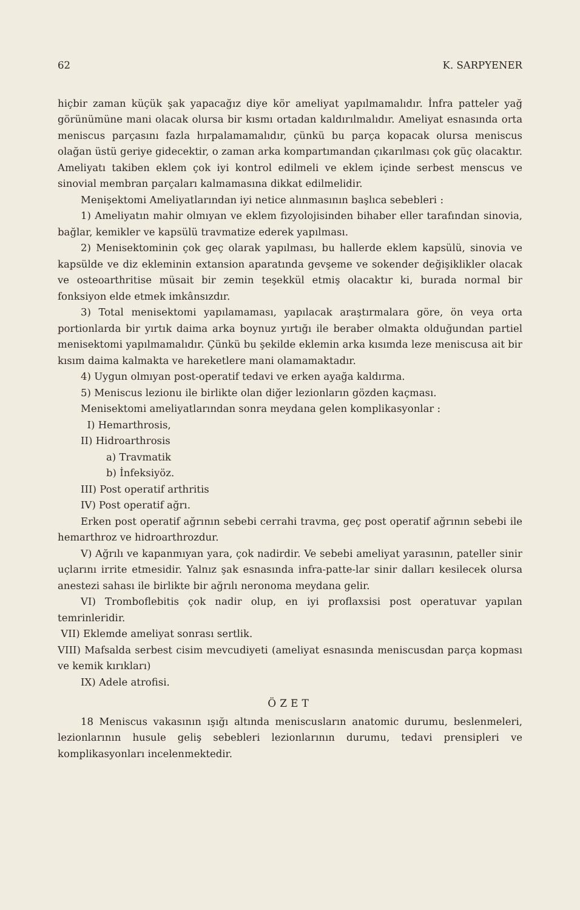62 K. SARPYENER
hiçbir zaman küçük şak yapacağız diye kör ameliyat yapılmamalıdır. İnfra patteler yağ görünümüne mani olacak olursa bir kısmı ortadan kaldırılmalıdır. Ameliyat esnasında orta meniscus parçasını fazla hırpalamamalıdır, çünkü bu parça kopacak olursa meniscus olağan üstü geriye gidecektir, o zaman arka kompartımandan çıkarılması çok güç olacaktır. Ameliyatı takiben eklem çok iyi kontrol edilmeli ve eklem içinde serbest menscus ve sinovial membran parçaları kalmamasına dikkat edilmelidir.
Menişektomi Ameliyatlarından iyi netice alınmasının başlıca sebebleri :
1) Ameliyatın mahir olmıyan ve eklem fizyolojisinden bihaber eller tarafından sinovia, bağlar, kemikler ve kapsülü travmatize ederek yapılması.
2) Menisektominin çok geç olarak yapılması, bu hallerde eklem kapsülü, sinovia ve kapsülde ve diz ekleminin extansion aparatında gevşeme ve sokender değişiklikler olacak ve osteoarthritise müsait bir zemin teşekkül etmiş olacaktır ki, burada normal bir fonksiyon elde etmek imkânsızdır.
3) Total menisektomi yapılamaması, yapılacak araştırmalara göre, ön veya orta portionlarda bir yırtık daima arka boynuz yırtığı ile beraber olmakta olduğundan partiel menisektomi yapılmamalıdır. Çünkü bu şekilde eklemin arka kısımda leze meniscusa ait bir kısım daima kalmakta ve hareketlere mani olamamaktadır.
4) Uygun olmıyan post-operatif tedavi ve erken ayağa kaldırma.
5) Meniscus lezionu ile birlikte olan diğer lezionların gözden kaçması.
Menisektomi ameliyatlarından sonra meydana gelen komplikasyonlar :
I) Hemarthrosis,
II) Hidroarthrosis
a) Travmatik
b) İnfeksiyöz.
III) Post operatif arthritis
IV) Post operatif ağrı.
Erken post operatif ağrının sebebi cerrahi travma, geç post operatif ağrının sebebi ile hemarthroz ve hidroarthrozdur.
V) Ağrılı ve kapanmıyan yara, çok nadirdir. Ve sebebi ameliyat yarasının, pateller sinir uçlarını irrite etmesidir. Yalnız şak esnasında infra-patte-lar sinir dalları kesilecek olursa anestezi sahası ile birlikte bir ağrılı neronoma meydana gelir.
VI) Tromboflebitis çok nadir olup, en iyi proflaxsisi post operatuvar yapılan temrinleridir.
VII) Eklemde ameliyat sonrası sertlik.
VIII) Mafsalda serbest cisim mevcudiyeti (ameliyat esnasında meniscusdan parça kopması ve kemik kırıkları)
IX) Adele atrofisi.
ÖZET
18 Meniscus vakasının ışığı altında meniscusların anatomic durumu, beslenmeleri, lezionlarının husule geliş sebebleri lezionlarının durumu, tedavi prensipleri ve komplikasyonları incelenmektedir.